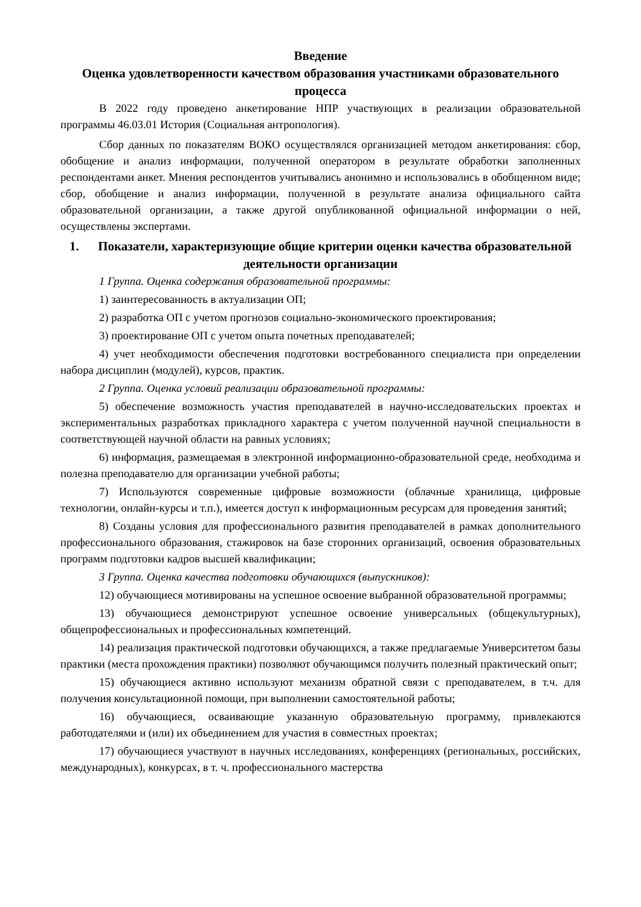Введение
Оценка удовлетворенности качеством образования участниками образовательного процесса
В 2022 году проведено анкетирование НПР участвующих в реализации образовательной программы 46.03.01 История (Социальная антропология).
Сбор данных по показателям ВОКО осуществлялся организацией методом анкетирования: сбор, обобщение и анализ информации, полученной оператором в результате обработки заполненных респондентами анкет. Мнения респондентов учитывались анонимно и использовались в обобщенном виде; сбор, обобщение и анализ информации, полученной в результате анализа официального сайта образовательной организации, а также другой опубликованной официальной информации о ней, осуществлены экспертами.
1. Показатели, характеризующие общие критерии оценки качества образовательной деятельности организации
1 Группа. Оценка содержания образовательной программы:
1) заинтересованность в актуализации ОП;
2) разработка ОП с учетом прогнозов социально-экономического проектирования;
3) проектирование ОП с учетом опыта почетных преподавателей;
4) учет необходимости обеспечения подготовки востребованного специалиста при определении набора дисциплин (модулей), курсов, практик.
2 Группа. Оценка условий реализации образовательной программы:
5) обеспечение возможность участия преподавателей в научно-исследовательских проектах и экспериментальных разработках прикладного характера с учетом полученной научной специальности в соответствующей научной области на равных условиях;
6) информация, размещаемая в электронной информационно-образовательной среде, необходима и полезна преподавателю для организации учебной работы;
7) Используются современные цифровые возможности (облачные хранилища, цифровые технологии, онлайн-курсы и т.п.), имеется доступ к информационным ресурсам для проведения занятий;
8) Созданы условия для профессионального развития преподавателей в рамках дополнительного профессионального образования, стажировок на базе сторонних организаций, освоения образовательных программ подготовки кадров высшей квалификации;
3 Группа. Оценка качества подготовки обучающихся (выпускников):
12) обучающиеся мотивированы на успешное освоение выбранной образовательной программы;
13) обучающиеся демонстрируют успешное освоение универсальных (общекультурных), общепрофессиональных и профессиональных компетенций.
14) реализация практической подготовки обучающихся, а также предлагаемые Университетом базы практики (места прохождения практики) позволяют обучающимся получить полезный практический опыт;
15) обучающиеся активно используют механизм обратной связи с преподавателем, в т.ч. для получения консультационной помощи, при выполнении самостоятельной работы;
16) обучающиеся, осваивающие указанную образовательную программу, привлекаются работодателями и (или) их объединением для участия в совместных проектах;
17) обучающиеся участвуют в научных исследованиях, конференциях (региональных, российских, международных), конкурсах, в т. ч. профессионального мастерства